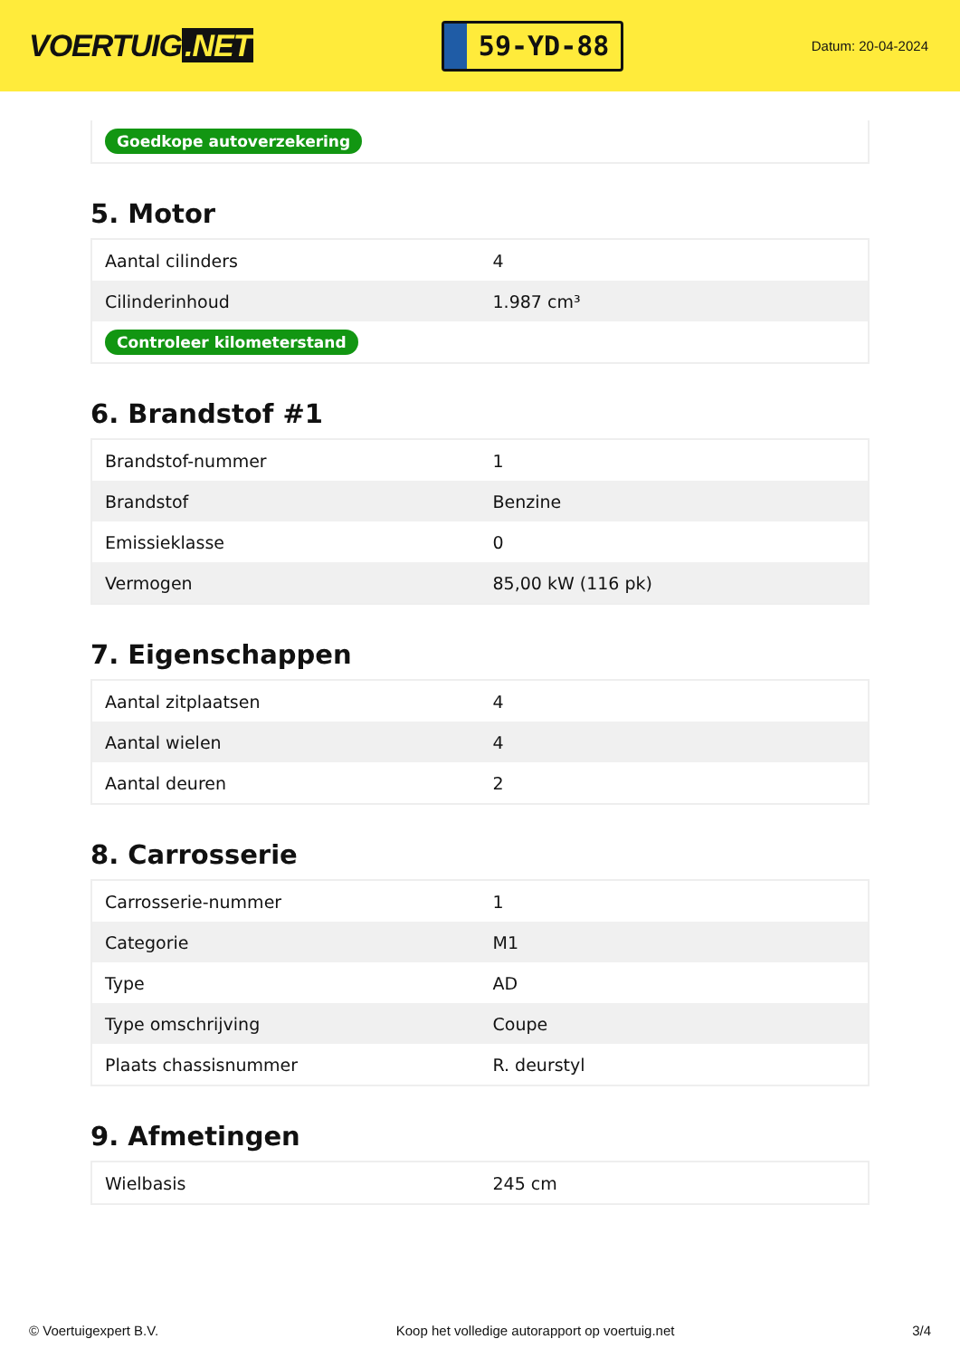VOERTUIG.NET
59-YD-88
Datum: 20-04-2024
Goedkope autoverzekering
5. Motor
| Aantal cilinders | 4 |
| Cilinderinhoud | 1.987 cm³ |
| Controleer kilometerstand | |
6. Brandstof #1
| Brandstof-nummer | 1 |
| Brandstof | Benzine |
| Emissieklasse | 0 |
| Vermogen | 85,00 kW (116 pk) |
7. Eigenschappen
| Aantal zitplaatsen | 4 |
| Aantal wielen | 4 |
| Aantal deuren | 2 |
8. Carrosserie
| Carrosserie-nummer | 1 |
| Categorie | M1 |
| Type | AD |
| Type omschrijving | Coupe |
| Plaats chassisnummer | R. deurstyl |
9. Afmetingen
| Wielbasis | 245 cm |
© Voertuigexpert B.V. Koop het volledige autorapport op voertuig.net 3/4